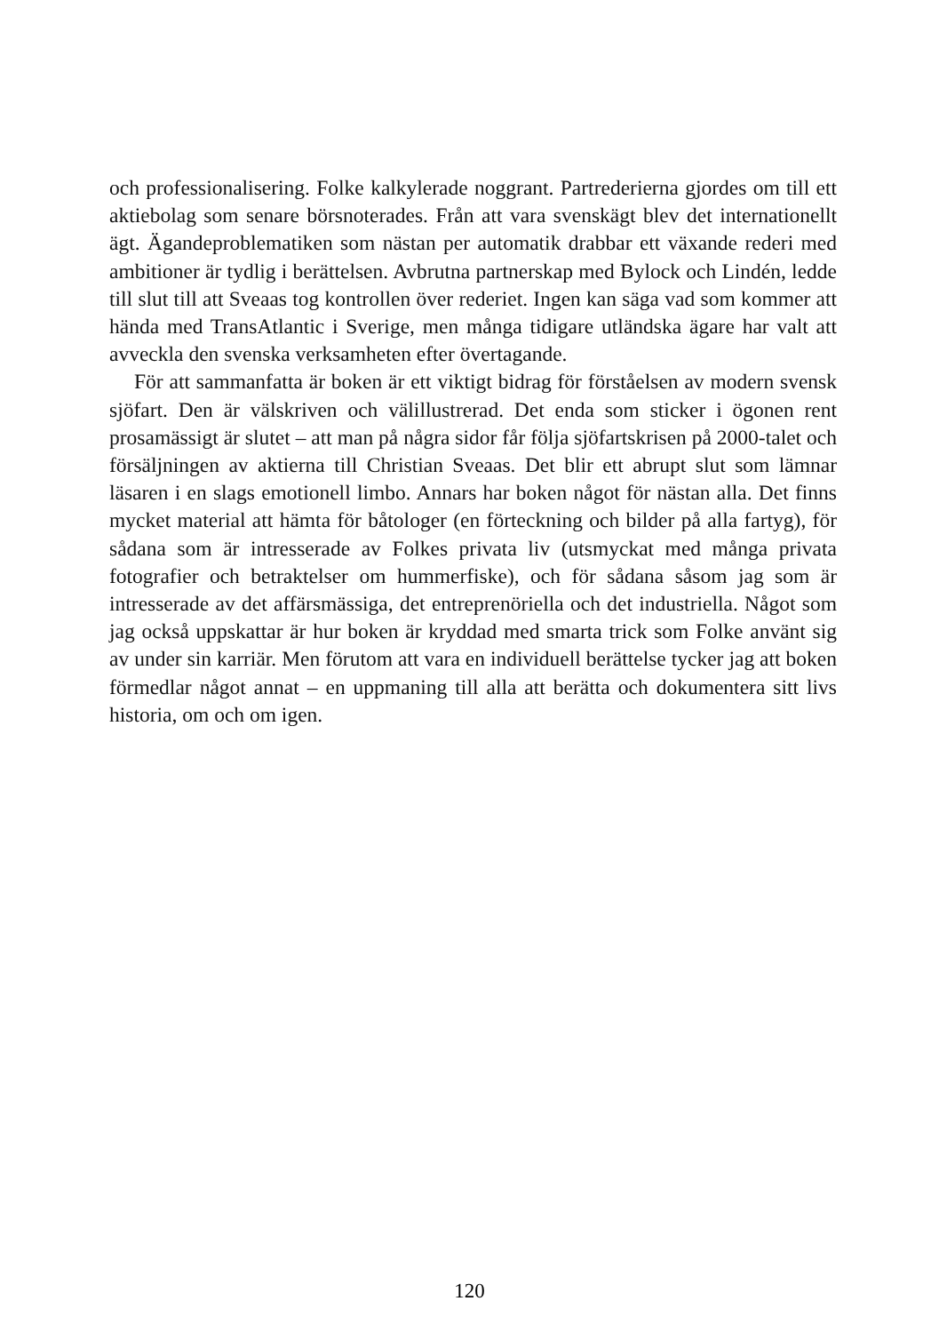och professionalisering. Folke kalkylerade noggrant. Partrederierna gjordes om till ett aktiebolag som senare börsnoterades. Från att vara svenskägt blev det internationellt ägt. Ägandeproblematiken som nästan per automatik drabbar ett växande rederi med ambitioner är tydlig i berättelsen. Avbrutna partnerskap med Bylock och Lindén, ledde till slut till att Sveaas tog kontrollen över rederiet. Ingen kan säga vad som kommer att hända med TransAtlantic i Sverige, men många tidigare utländska ägare har valt att avveckla den svenska verksamheten efter övertagande.
För att sammanfatta är boken är ett viktigt bidrag för förståelsen av modern svensk sjöfart. Den är välskriven och välillustrerad. Det enda som sticker i ögonen rent prosamässigt är slutet – att man på några sidor får följa sjöfartskrisen på 2000-talet och försäljningen av aktierna till Christian Sveaas. Det blir ett abrupt slut som lämnar läsaren i en slags emotionell limbo. Annars har boken något för nästan alla. Det finns mycket material att hämta för båtologer (en förteckning och bilder på alla fartyg), för sådana som är intresserade av Folkes privata liv (utsmyckat med många privata fotografier och betraktelser om hummerfiske), och för sådana såsom jag som är intresserade av det affärsmässiga, det entreprenöriella och det industriella. Något som jag också uppskattar är hur boken är kryddad med smarta trick som Folke använt sig av under sin karriär. Men förutom att vara en individuell berättelse tycker jag att boken förmedlar något annat – en uppmaning till alla att berätta och dokumentera sitt livs historia, om och om igen.
120